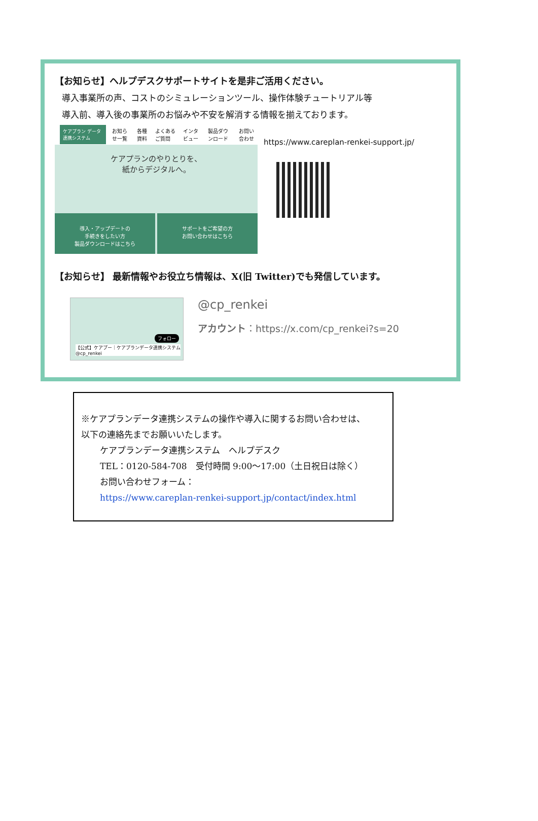【お知らせ】ヘルプデスクサポートサイトを是非ご活用ください。
導入事業所の声、コストのシミュレーションツール、操作体験チュートリアル等
導入前、導入後の事業所のお悩みや不安を解消する情報を揃えております。
ケアプラン データ連携システム お知らせ一覧 各種資料 よくあるご質問 インタビュー 製品ダウンロード お問い合わせ
ケアプランのやりとりを、
紙からデジタルへ。
導入・アップデートの
手続きをしたい方
製品ダウンロードはこちら
サポートをご希望の方
お問い合わせはこちら
https://www.careplan-renkei-support.jp/
【お知らせ】 最新情報やお役立ち情報は、X(旧 Twitter)でも発信しています。
フォロー
【公式】ケアプー｜ケアプランデータ連携システム
@cp_renkei
@cp_renkei
アカウント：https://x.com/cp_renkei?s=20
※ケアプランデータ連携システムの操作や導入に関するお問い合わせは、
以下の連絡先までお願いいたします。
ケアプランデータ連携システム　ヘルプデスク
TEL：0120-584-708　受付時間 9:00～17:00（土日祝日は除く）
お問い合わせフォーム：
https://www.careplan-renkei-support.jp/contact/index.html